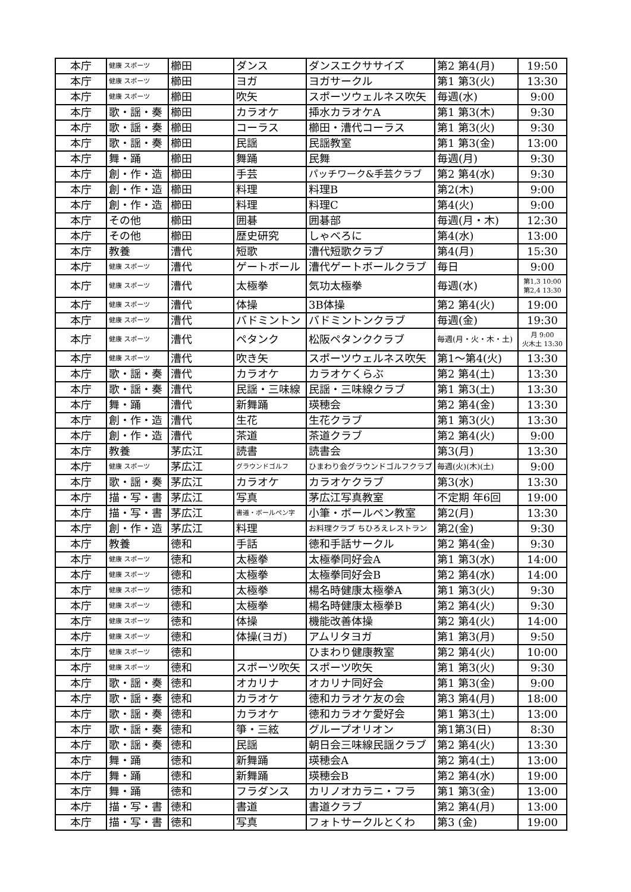| 本庁 | 健康 スポーツ | 櫛田 | ダンス | ダンスエクササイズ | 第2 第4(月) | 19:50 |
| 本庁 | 健康 スポーツ | 櫛田 | ヨガ | ヨガサークル | 第1 第3(火) | 13:30 |
| 本庁 | 健康 スポーツ | 櫛田 | 吹矢 | スポーツウェルネス吹矢 | 毎週(水) | 9:00 |
| 本庁 | 歌・謡・奏 | 櫛田 | カラオケ | 揷水カラオケA | 第1 第3(木) | 9:30 |
| 本庁 | 歌・謡・奏 | 櫛田 | コーラス | 櫛田・漕代コーラス | 第1 第3(火) | 9:30 |
| 本庁 | 歌・謡・奏 | 櫛田 | 民謡 | 民謡教室 | 第1 第3(金) | 13:00 |
| 本庁 | 舞・踊 | 櫛田 | 舞踊 | 民舞 | 毎週(月) | 9:30 |
| 本庁 | 創・作・造 | 櫛田 | 手芸 | パッチワーク&手芸クラブ | 第2 第4(水) | 9:30 |
| 本庁 | 創・作・造 | 櫛田 | 料理 | 料理B | 第2(木) | 9:00 |
| 本庁 | 創・作・造 | 櫛田 | 料理 | 料理C | 第4(火) | 9:00 |
| 本庁 | その他 | 櫛田 | 囲碁 | 囲碁部 | 毎週(月・木) | 12:30 |
| 本庁 | その他 | 櫛田 | 歴史研究 | しゃべろに | 第4(水) | 13:00 |
| 本庁 | 教養 | 漕代 | 短歌 | 漕代短歌クラブ | 第4(月) | 15:30 |
| 本庁 | 健康 スポーツ | 漕代 | ゲートボール | 漕代ゲートボールクラブ | 毎日 | 9:00 |
| 本庁 | 健康 スポーツ | 漕代 | 太極拳 | 気功太極拳 | 毎週(水) | 第1,3 10:00 第2,4 13:30 |
| 本庁 | 健康 スポーツ | 漕代 | 体操 | 3B体操 | 第2 第4(火) | 19:00 |
| 本庁 | 健康 スポーツ | 漕代 | バドミントン | バドミントンクラブ | 毎週(金) | 19:30 |
| 本庁 | 健康 スポーツ | 漕代 | ペタンク | 松阪ペタンククラブ | 毎週(月・火・木・土) | 月 9:00 火木土 13:30 |
| 本庁 | 健康 スポーツ | 漕代 | 吹き矢 | スポーツウェルネス吹矢 | 第1～第4(火) | 13:30 |
| 本庁 | 歌・謡・奏 | 漕代 | カラオケ | カラオケくらぶ | 第2 第4(土) | 13:30 |
| 本庁 | 歌・謡・奏 | 漕代 | 民謡・三味線 | 民謡・三味線クラブ | 第1 第3(土) | 13:30 |
| 本庁 | 舞・踊 | 漕代 | 新舞踊 | 瑛穂会 | 第2 第4(金) | 13:30 |
| 本庁 | 創・作・造 | 漕代 | 生花 | 生花クラブ | 第1 第3(火) | 13:30 |
| 本庁 | 創・作・造 | 漕代 | 茶道 | 茶道クラブ | 第2 第4(火) | 9:00 |
| 本庁 | 教養 | 茅広江 | 読書 | 読書会 | 第3(月) | 13:30 |
| 本庁 | 健康 スポーツ | 茅広江 | グラウンドゴルフ | ひまわり会グラウンドゴルフクラブ | 毎週(火)(木)(土) | 9:00 |
| 本庁 | 歌・謡・奏 | 茅広江 | カラオケ | カラオケクラブ | 第3(水) | 13:30 |
| 本庁 | 描・写・書 | 茅広江 | 写真 | 茅広江写真教室 | 不定期 年6回 | 19:00 |
| 本庁 | 描・写・書 | 茅広江 | 書道・ボールペン字 | 小筆・ボールペン教室 | 第2(月) | 13:30 |
| 本庁 | 創・作・造 | 茅広江 | 料理 | お料理クラブ ちひろえレストラン | 第2(金) | 9:30 |
| 本庁 | 教養 | 徳和 | 手話 | 徳和手話サークル | 第2 第4(金) | 9:30 |
| 本庁 | 健康 スポーツ | 徳和 | 太極拳 | 太極拳同好会A | 第1 第3(水) | 14:00 |
| 本庁 | 健康 スポーツ | 徳和 | 太極拳 | 太極拳同好会B | 第2 第4(水) | 14:00 |
| 本庁 | 健康 スポーツ | 徳和 | 太極拳 | 楊名時健康太極拳A | 第1 第3(火) | 9:30 |
| 本庁 | 健康 スポーツ | 徳和 | 太極拳 | 楊名時健康太極拳B | 第2 第4(火) | 9:30 |
| 本庁 | 健康 スポーツ | 徳和 | 体操 | 機能改善体操 | 第2 第4(火) | 14:00 |
| 本庁 | 健康 スポーツ | 徳和 | 体操(ヨガ) | アムリタヨガ | 第1 第3(月) | 9:50 |
| 本庁 | 健康 スポーツ | 徳和 | | ひまわり健康教室 | 第2 第4(火) | 10:00 |
| 本庁 | 健康 スポーツ | 徳和 | スポーツ吹矢 | スポーツ吹矢 | 第1 第3(火) | 9:30 |
| 本庁 | 歌・謡・奏 | 徳和 | オカリナ | オカリナ同好会 | 第1 第3(金) | 9:00 |
| 本庁 | 歌・謡・奏 | 徳和 | カラオケ | 徳和カラオケ友の会 | 第3 第4(月) | 18:00 |
| 本庁 | 歌・謡・奏 | 徳和 | カラオケ | 徳和カラオケ愛好会 | 第1 第3(土) | 13:00 |
| 本庁 | 歌・謡・奏 | 徳和 | 箏・三絃 | グループオリオン | 第1第3(日) | 8:30 |
| 本庁 | 歌・謡・奏 | 徳和 | 民謡 | 朝日会三味線民謡クラブ | 第2 第4(火) | 13:30 |
| 本庁 | 舞・踊 | 徳和 | 新舞踊 | 瑛穂会A | 第2 第4(土) | 13:00 |
| 本庁 | 舞・踊 | 徳和 | 新舞踊 | 瑛穂会B | 第2 第4(水) | 19:00 |
| 本庁 | 舞・踊 | 徳和 | フラダンス | カリノオカラニ・フラ | 第1 第3(金) | 13:00 |
| 本庁 | 描・写・書 | 徳和 | 書道 | 書道クラブ | 第2 第4(月) | 13:00 |
| 本庁 | 描・写・書 | 徳和 | 写真 | フォトサークルとくわ | 第3 (金) | 19:00 |